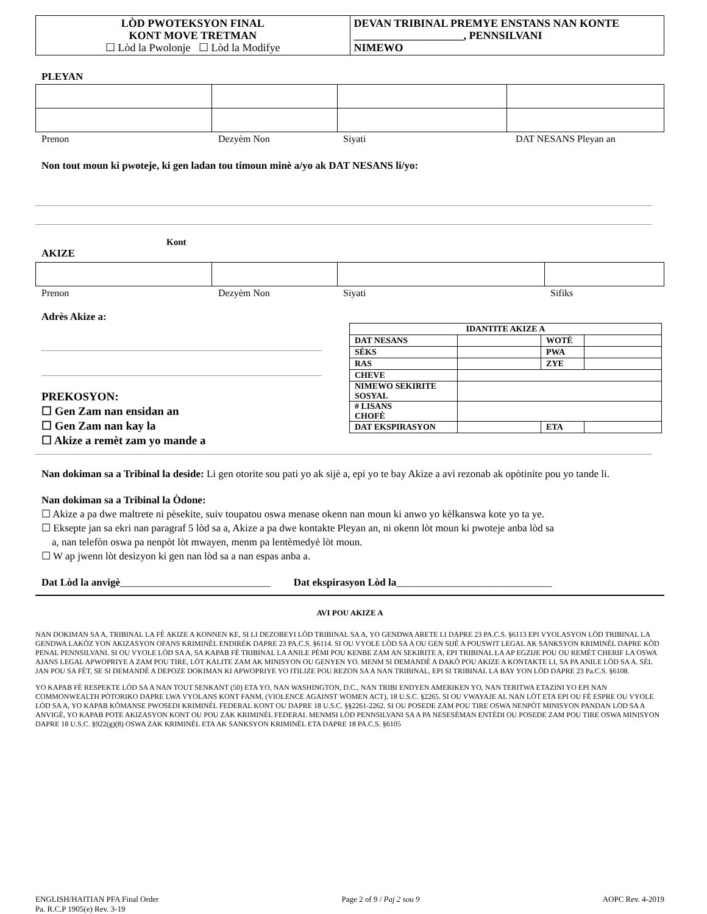LÒD PWOTEKSYON FINAL
KONT MOVE TRETMAN
☐ Lòd la Pwolonje ☐ Lòd la Modifye
DEVAN TRIBINAL PREMYE ENSTANS NAN KONTE ____________________, PENNSILVANI
NIMEWO
PLEYAN
Prenon Dezyèm Non Siyati DAT NESANS Pleyan an
Non tout moun ki pwoteje, ki gen ladan tou timoun minè a/yo ak DAT NESANS li/yo:
Kont
AKIZE
Prenon Dezyèm Non Siyati Sifiks
Adrès Akize a:
PREKOSYON:
☐ Gen Zam nan ensidan an
☐ Gen Zam nan kay la
☐ Akize a remèt zam yo mande a
| IDANTITE AKIZE A | | | |
| DAT NESANS | | WOTÈ | |
| SÈKS | | PWA | |
| RAS | | ZYE | |
| CHEVE | | | |
| NIMEWO SEKIRITE SOSYAL | | | |
| # LISANS CHOFÈ | | | |
| DAT EKSPIRASYON | | ETA | |
Nan dokiman sa a Tribinal la deside: Li gen otorite sou pati yo ak sijè a, epi yo te bay Akize a avi rezonab ak opòtinite pou yo tande li.
Nan dokiman sa a Tribinal la Òdone:
☐ Akize a pa dwe maltrete ni pèsekite, suiv toupatou oswa menase okenn nan moun ki anwo yo kèlkanswa kote yo ta ye.
☐ Eksepte jan sa ekri nan paragraf 5 lòd sa a, Akize a pa dwe kontakte Pleyan an, ni okenn lòt moun ki pwoteje anba lòd sa
a, nan telefòn oswa pa nenpòt lòt mwayen, menm pa lentèmedyè lòt moun.
☐ W ap jwenn lòt desizyon ki gen nan lòd sa a nan espas anba a.
Dat Lòd la anvigè_____________________________ Dat ekspirasyon Lòd la______________________________
AVI POU AKIZE A
NAN DOKIMAN SA A, TRIBINAL LA FÈ AKIZE A KONNEN KE, SI LI DEZOBEYI LÒD TRIBINAL SA A, YO GENDWA ARETE LI DAPRE 23 PA.C.S. §6113 EPI VYOLASYON LÒD TRIBINAL LA GENDWA LAKÒZ YON AKIZASYON OFANS KRIMINÈL ENDIRÈK DAPRE 23 PA.C.S. §6114. SI OU VYOLE LÒD SA A OU GEN SIJÈ A POUSWIT LEGAL AK SANKSYON KRIMINÈL DAPRE KÒD PENAL PENNSILVANI. SI OU VYOLE LÒD SA A, SA KAPAB FÈ TRIBINAL LA ANILE PÈMI POU KENBE ZAM AN SEKIRITE A, EPI TRIBINAL LA AP EGZIJE POU OU REMÈT CHERIF LA OSWA AJANS LEGAL APWOPRIYE A ZAM POU TIRE, LÒT KALITE ZAM AK MINISYON OU GENYEN YO. MENM SI DEMANDÈ A DAKÒ POU AKIZE A KONTAKTE LI, SA PA ANILE LÒD SA A. SÈL JAN POU SA FÈT, SE SI DEMANDÈ A DEPOZE DOKIMAN KI APWOPRIYE YO ITILIZE POU REZON SA A NAN TRIBINAL, EPI SI TRIBINAL LA BAY YON LÒD DAPRE 23 Pa.C.S. §6108.
YO KAPAB FÈ RESPEKTE LÒD SA A NAN TOUT SENKANT (50) ETA YO, NAN WASHINGTON, D.C., NAN TRIBI ENDYEN AMERIKEN YO, NAN TERITWA ETAZINI YO EPI NAN COMMONWEALTH PÒTORIKO DAPRE LWA VYOLANS KONT FANM, (VIOLENCE AGAINST WOMEN ACT), 18 U.S.C. §2265. SI OU VWAYAJE AL NAN LÒT ETA EPI OU FÈ ESPRE OU VYOLE LÒD SA A, YO KAPAB KÒMANSE PWOSEDI KRIMINÈL FEDERAL KONT OU DAPRE 18 U.S.C. §§2261-2262. SI OU POSEDE ZAM POU TIRE OSWA NENPÒT MINISYON PANDAN LÒD SA A ANVIGÈ, YO KAPAB POTE AKIZASYON KONT OU POU ZAK KRIMINÈL FEDERAL MENMSI LÒD PENNSILVANI SA A PA NESESÈMAN ENTÈDI OU POSEDE ZAM POU TIRE OSWA MINISYON DAPRE 18 U.S.C. §922(g)(8) OSWA ZAK KRIMINÈL ETA AK SANKSYON KRIMINÈL ETA DAPRE 18 PA.C.S. §6105
ENGLISH/HAITIAN PFA Final Order
Pa. R.C.P 1905(e) Rev. 3-19 Page 2 of 9 / Paj 2 sou 9 AOPC Rev. 4-2019